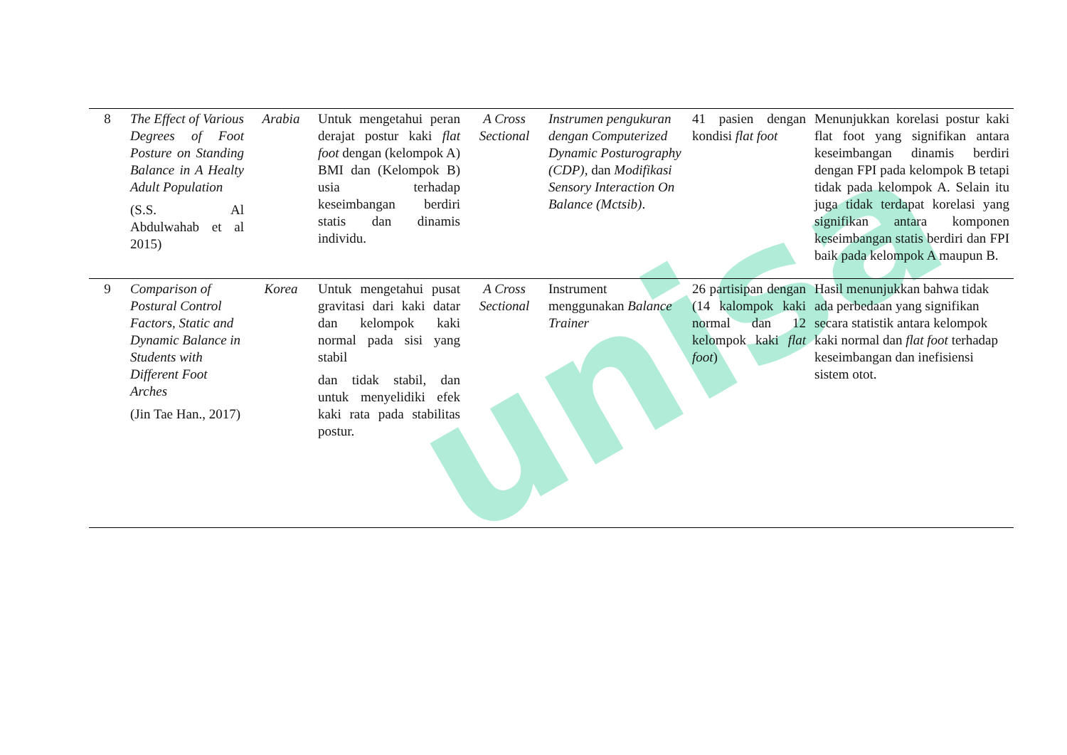unisa
| 8 | The Effect of Various Degrees of Foot Posture on Standing Balance in A Healty Adult Population (S.S. Al Abdulwahab et al 2015) | Arabia | Untuk mengetahui peran derajat postur kaki flat foot dengan (kelompok A) BMI dan (Kelompok B) usia terhadap keseimbangan berdiri statis dan dinamis individu. | A Cross Sectional | Instrumen pengukuran dengan Computerized Dynamic Posturography (CDP), dan Modifikasi Sensory Interaction On Balance (Mctsib) . | 41 pasien dengan kondisi flat foot | Menunjukkan korelasi postur kaki flat foot yang signifikan antara keseimbangan dinamis berdiri dengan FPI pada kelompok B tetapi tidak pada kelompok A. Selain itu juga tidak terdapat korelasi yang signifikan antara komponen keseimbangan statis berdiri dan FPI baik pada kelompok A maupun B. |
| 9 | Comparison of Postural Control Factors, Static and Dynamic Balance in Students with Different Foot Arches (Jin Tae Han., 2017) | Korea | Untuk mengetahui pusat gravitasi dari kaki datar dan kelompok kaki normal pada sisi yang stabil dan tidak stabil, dan untuk menyelidiki efek kaki rata pada stabilitas postur. | A Cross Sectional | Instrument menggunakan Balance Trainer | 26 partisipan dengan (14 kalompok kaki normal dan 12 kelompok kaki flat foot ) | Hasil menunjukkan bahwa tidak ada perbedaan yang signifikan secara statistik antara kelompok kaki normal dan flat foot terhadap keseimbangan dan inefisiensi sistem otot. |